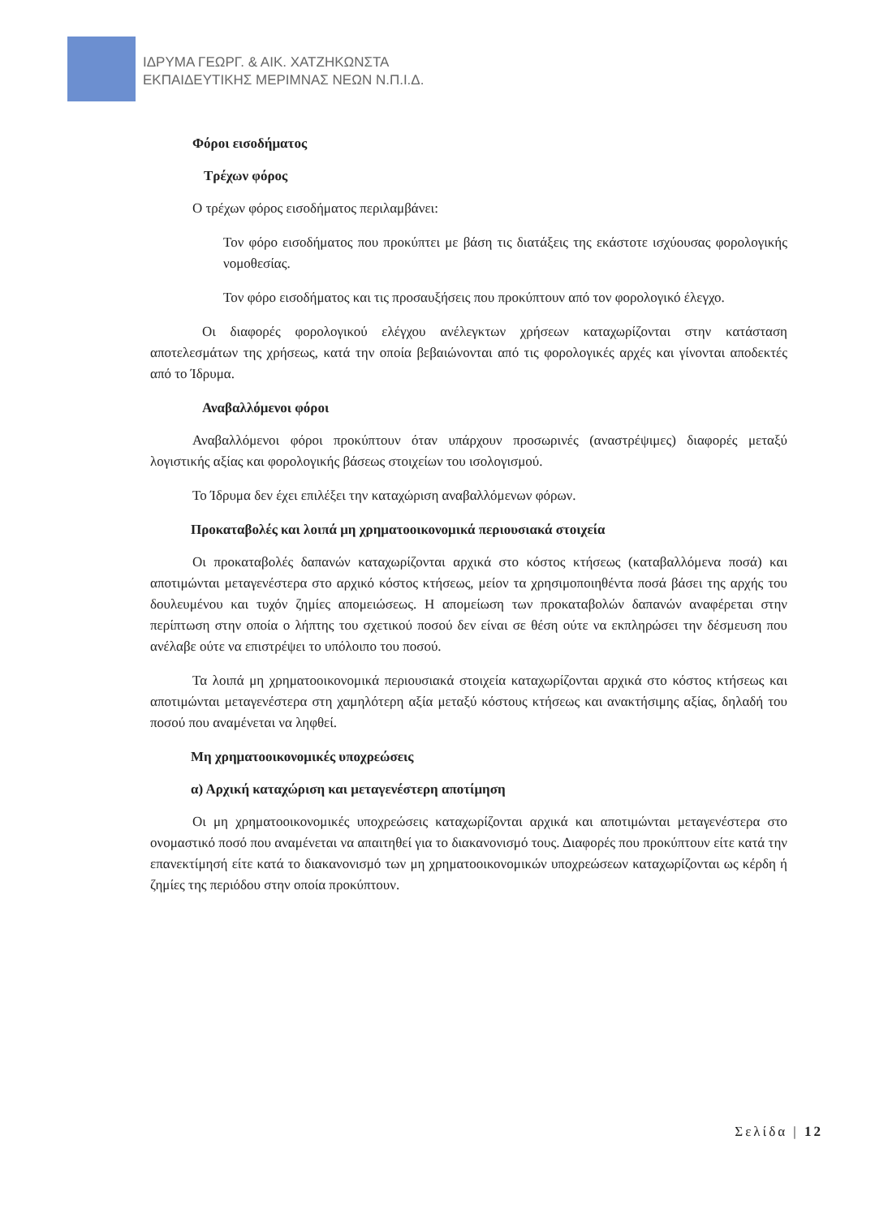ΙΔΡΥΜΑ ΓΕΩΡΓ. & ΑΙΚ. ΧΑΤΖΗΚΩΝΣΤΑ
ΕΚΠΑΙΔΕΥΤΙΚΗΣ ΜΕΡΙΜΝΑΣ ΝΕΩΝ Ν.Π.Ι.Δ.
Φόροι εισοδήματος
Τρέχων φόρος
Ο τρέχων φόρος εισοδήματος περιλαμβάνει:
Τον φόρο εισοδήματος που προκύπτει με βάση τις διατάξεις της εκάστοτε ισχύουσας φορολογικής νομοθεσίας.
Τον φόρο εισοδήματος και τις προσαυξήσεις που προκύπτουν από τον φορολογικό έλεγχο.
Οι διαφορές φορολογικού ελέγχου ανέλεγκτων χρήσεων καταχωρίζονται στην κατάσταση αποτελεσμάτων της χρήσεως, κατά την οποία βεβαιώνονται από τις φορολογικές αρχές και γίνονται αποδεκτές από το Ίδρυμα.
Αναβαλλόμενοι φόροι
Αναβαλλόμενοι φόροι προκύπτουν όταν υπάρχουν προσωρινές (αναστρέψιμες) διαφορές μεταξύ λογιστικής αξίας και φορολογικής βάσεως στοιχείων του ισολογισμού.
Το Ίδρυμα δεν έχει επιλέξει την καταχώριση αναβαλλόμενων φόρων.
Προκαταβολές και λοιπά μη χρηματοοικονομικά περιουσιακά στοιχεία
Οι προκαταβολές δαπανών καταχωρίζονται αρχικά στο κόστος κτήσεως (καταβαλλόμενα ποσά) και αποτιμώνται μεταγενέστερα στο αρχικό κόστος κτήσεως, μείον τα χρησιμοποιηθέντα ποσά βάσει της αρχής του δουλευμένου και τυχόν ζημίες απομειώσεως. Η απομείωση των προκαταβολών δαπανών αναφέρεται στην περίπτωση στην οποία ο λήπτης του σχετικού ποσού δεν είναι σε θέση ούτε να εκπληρώσει την δέσμευση που ανέλαβε ούτε να επιστρέψει το υπόλοιπο του ποσού.
Τα λοιπά μη χρηματοοικονομικά περιουσιακά στοιχεία καταχωρίζονται αρχικά στο κόστος κτήσεως και αποτιμώνται μεταγενέστερα στη χαμηλότερη αξία μεταξύ κόστους κτήσεως και ανακτήσιμης αξίας, δηλαδή του ποσού που αναμένεται να ληφθεί.
Μη χρηματοοικονομικές υποχρεώσεις
α) Αρχική καταχώριση και μεταγενέστερη αποτίμηση
Οι μη χρηματοοικονομικές υποχρεώσεις καταχωρίζονται αρχικά και αποτιμώνται μεταγενέστερα στο ονομαστικό ποσό που αναμένεται να απαιτηθεί για το διακανονισμό τους. Διαφορές που προκύπτουν είτε κατά την επανεκτίμησή είτε κατά το διακανονισμό των μη χρηματοοικονομικών υποχρεώσεων καταχωρίζονται ως κέρδη ή ζημίες της περιόδου στην οποία προκύπτουν.
Σελίδα | 12